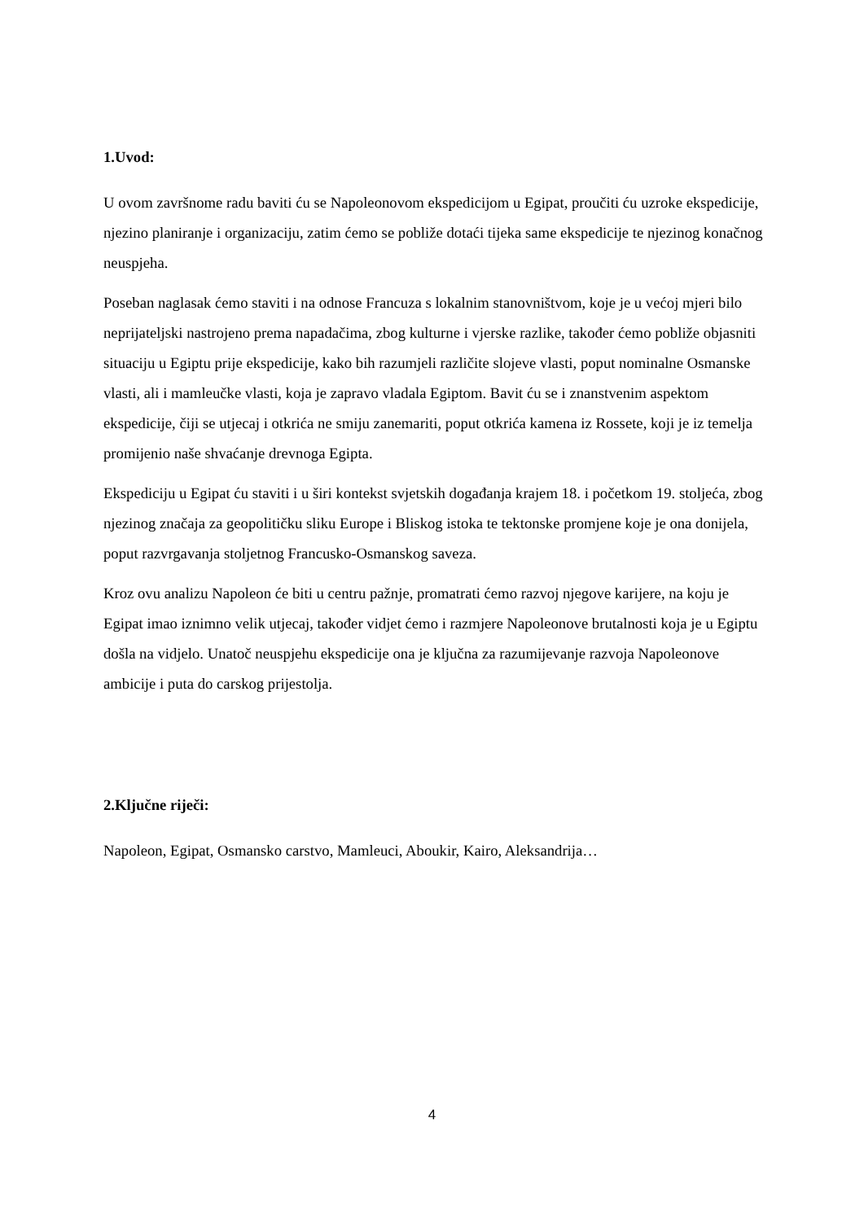1.Uvod:
U ovom završnome radu baviti ću se Napoleonovom ekspedicijom u Egipat, proučiti ću uzroke ekspedicije, njezino planiranje i organizaciju, zatim ćemo se pobliže dotaći tijeka same ekspedicije te njezinog konačnog neuspjeha.
Poseban naglasak ćemo staviti i na odnose Francuza s lokalnim stanovništvom, koje je u većoj mjeri bilo neprijateljski nastrojeno prema napadačima, zbog kulturne i vjerske razlike, također ćemo pobliže objasniti situaciju u Egiptu prije ekspedicije, kako bih razumjeli različite slojeve vlasti, poput nominalne Osmanske vlasti, ali i mamleučke vlasti, koja je zapravo vladala Egiptom. Bavit ću se i znanstvenim aspektom ekspedicije, čiji se utjecaj i otkrića ne smiju zanemariti, poput otkrića kamena iz Rossete, koji je iz temelja promijenio naše shvaćanje drevnoga Egipta.
Ekspediciju u Egipat ću staviti i u širi kontekst svjetskih događanja krajem 18. i početkom 19. stoljeća, zbog njezinog značaja za geopolitičku sliku Europe i Bliskog istoka te tektonske promjene koje je ona donijela, poput razvrgavanja stoljetnog Francusko-Osmanskog saveza.
Kroz ovu analizu Napoleon će biti u centru pažnje, promatrati ćemo razvoj njegove karijere, na koju je Egipat imao iznimno velik utjecaj, također vidjet ćemo i razmjere Napoleonove brutalnosti koja je u Egiptu došla na vidjelo. Unatoč neuspjehu ekspedicije ona je ključna za razumijevanje razvoja Napoleonove ambicije i puta do carskog prijestolja.
2.Ključne riječi:
Napoleon, Egipat, Osmansko carstvo, Mamleuci, Aboukir, Kairo, Aleksandrija…
4